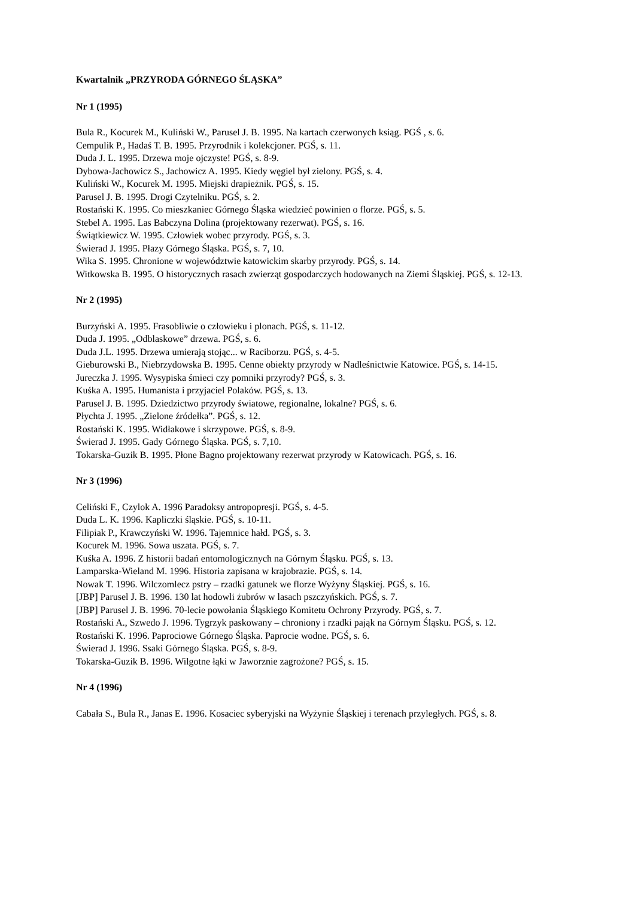Kwartalnik „PRZYRODA GÓRNEGO ŚLĄSKA”
Nr 1 (1995)
Bula R., Kocurek M., Kuliński W., Parusel J. B. 1995. Na kartach czerwonych ksiąg. PGŚ , s. 6.
Cempulik P., Hadaś T. B. 1995. Przyrodnik i kolekcjoner. PGŚ, s. 11.
Duda J. L. 1995. Drzewa moje ojczyste! PGŚ, s. 8-9.
Dybowa-Jachowicz S., Jachowicz A. 1995. Kiedy węgiel był zielony. PGŚ, s. 4.
Kuliński W., Kocurek M. 1995. Miejski drapieżnik. PGŚ, s. 15.
Parusel J. B. 1995. Drogi Czytelniku. PGŚ, s. 2.
Rostański K. 1995. Co mieszkaniec Górnego Śląska wiedzieć powinien o florze. PGŚ, s. 5.
Stebel A. 1995. Las Babczyna Dolina (projektowany rezerwat). PGŚ, s. 16.
Świątkiewicz W. 1995. Człowiek wobec przyrody. PGŚ, s. 3.
Świerad J. 1995. Płazy Górnego Śląska. PGŚ, s. 7, 10.
Wika S. 1995. Chronione w województwie katowickim skarby przyrody. PGŚ, s. 14.
Witkowska B. 1995. O historycznych rasach zwierząt gospodarczych hodowanych na Ziemi Śląskiej. PGŚ, s. 12-13.
Nr 2 (1995)
Burzyński A. 1995. Frasobliwie o człowieku i plonach. PGŚ, s. 11-12.
Duda J. 1995. „Odblaskowe” drzewa. PGŚ, s. 6.
Duda J.L. 1995. Drzewa umierają stojąc... w Raciborzu. PGŚ, s. 4-5.
Gieburowski B., Niebrzydowska B. 1995. Cenne obiekty przyrody w Nadleśnictwie Katowice. PGŚ, s. 14-15.
Jureczka J. 1995. Wysypiska śmieci czy pomniki przyrody? PGŚ, s. 3.
Kuśka A. 1995. Humanista i przyjaciel Polaków. PGŚ, s. 13.
Parusel J. B. 1995. Dziedzictwo przyrody światowe, regionalne, lokalne? PGŚ, s. 6.
Płychta J. 1995. „Zielone źródełka”. PGŚ, s. 12.
Rostański K. 1995. Widłakowe i skrzypowe. PGŚ, s. 8-9.
Świerad J. 1995. Gady Górnego Śląska. PGŚ, s. 7,10.
Tokarska-Guzik B. 1995. Płone Bagno projektowany rezerwat przyrody w Katowicach. PGŚ, s. 16.
Nr 3 (1996)
Celiński F., Czylok A. 1996 Paradoksy antropopresji. PGŚ, s. 4-5.
Duda L. K. 1996. Kapliczki śląskie. PGŚ, s. 10-11.
Filipiak P., Krawczyński W. 1996. Tajemnice hałd. PGŚ, s. 3.
Kocurek M. 1996. Sowa uszata. PGŚ, s. 7.
Kuśka A. 1996. Z historii badań entomologicznych na Górnym Śląsku. PGŚ, s. 13.
Lamparska-Wieland M. 1996. Historia zapisana w krajobrazie. PGŚ, s. 14.
Nowak T. 1996. Wilczomlecz pstry – rzadki gatunek we florze Wyżyny Śląskiej. PGŚ, s. 16.
[JBP] Parusel J. B. 1996. 130 lat hodowli żubrów w lasach pszczyńskich. PGŚ, s. 7.
[JBP] Parusel J. B. 1996. 70-lecie powołania Śląskiego Komitetu Ochrony Przyrody. PGŚ, s. 7.
Rostański A., Szwedo J. 1996. Tygrzyk paskowany – chroniony i rzadki pająk na Górnym Śląsku. PGŚ, s. 12.
Rostański K. 1996. Paprociowe Górnego Śląska. Paprocie wodne. PGŚ, s. 6.
Świerad J. 1996. Ssaki Górnego Śląska. PGŚ, s. 8-9.
Tokarska-Guzik B. 1996. Wilgotne łąki w Jaworznie zagrożone? PGŚ, s. 15.
Nr 4 (1996)
Cabała S., Bula R., Janas E. 1996. Kosaciec syberyjski na Wyżynie Śląskiej i terenach przyległych. PGŚ, s. 8.